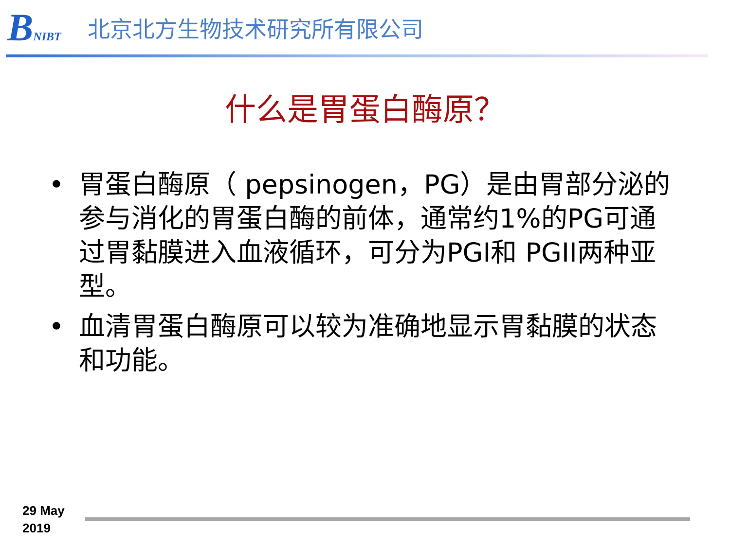BNIBT
北京北方生物技术研究所有限公司
什么是胃蛋白酶原？
• 胃蛋白酶原（ pepsinogen，PG）是由胃部分泌的参与消化的胃蛋白酶的前体，通常约1%的PG可通过胃黏膜进入血液循环，可分为PGI和 PGII两种亚型。
• 血清胃蛋白酶原可以较为准确地显示胃黏膜的状态和功能。
29 May
2019